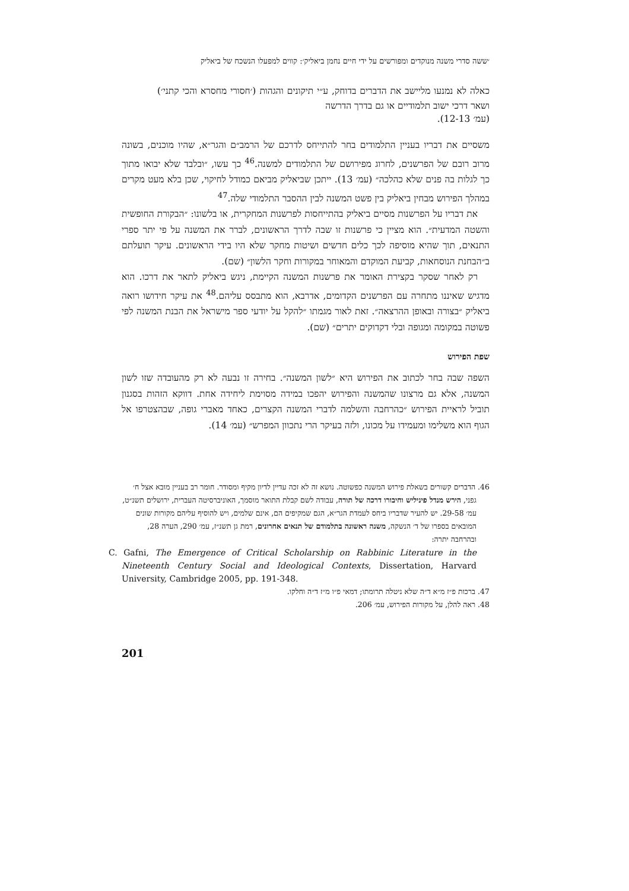׳ששה סדרי משנה מנוקדים ומפורשים על ידי חיים נחמן ביאליק׳: קווים למפעלו הנשכח של ביאליק
כאלה לא נמנעו מליישב את הדברים בדוחק, ע״י תיקונים והגהות (׳חסורי מחסרא והכי קתני׳) ושאר דרכי ישוב תלמודיים או גם בדרך הדרשה
(עמ׳ 12-13).
משסיים את דבריו בעניין התלמודים בחר להתייחס לדרכם של הרמב״ם והגר״א, שהיו מוכנים, בשונה מרוב רובם של הפרשנים, לחרוג מפירושם של התלמודים למשנה.<sup>46</sup> כך עשו, ״ובלבד שלא יבואו מתוך כך לגלות בה פנים שלא כהלכה״ (עמ׳ 13). ייתכן שביאליק מביאם כמודל לחיקוי, שכן בלא מעט מקרים במהלך הפירוש מבחין ביאליק בין פשט המשנה לבין ההסבר התלמודי שלה.<sup>47</sup>
את דבריו על הפרשנות מסיים ביאליק בהתייחסות לפרשנות המחקרית, או בלשונו: ״הבקורת החופשית והשטה המדעית״. הוא מציין כי פרשנות זו שבה לדרך הראשונים, לברר את המשנה על פי יתר ספרי התנאים, תוך שהיא מוסיפה לכך כלים חדשים ושיטות מחקר שלא היו בידי הראשונים. עיקר תועלתם ב״הבחנת הנוסחאות, קביעת המוקדם והמאוחר במקורות וחקר הלשון״ (שם).
רק לאחר שסקר בקצירת האומר את פרשנות המשנה הקיימת, ניגש ביאליק לתאר את דרכו. הוא מדגיש שאיננו מתחרה עם הפרשנים הקדומים, אדרבא, הוא מתבסס עליהם.<sup>48</sup> את עיקר חידושו רואה ביאליק ״בצורה ובאופן ההרצאה״. זאת לאור מגמתו ״להקל על יודעי ספר מישראל את הבנת המשנה לפי פשוטה במקומה ומגופה ובלי דקדוקים יתרים״ (שם).
שפת הפירוש
השפה שבה בחר לכתוב את הפירוש היא ״לשון המשנה״. בחירה זו נבעה לא רק מהעובדה שזו לשון המשנה, אלא גם מרצונו שהמשנה והפירוש יהפכו במידה מסוימת ליחידה אחת. דווקא הזהות בסגנון תוביל לראיית הפירוש ״כהרחבה והשלמה לדברי המשנה הקצרים, כאחד מאברי גופה, שבהצטרפו אל הגוף הוא משלימו ומעמידו על מכונו, ולזה בעיקר הרי נתכוון המפרש״ (עמ׳ 14).
46. הדברים קשורים בשאלת פירוש המשנה כפשוטה. נושא זה לא זכה עדיין לדיון מקיף ומסודר. חומר רב בעניין מובא אצל ח׳ גפני, הירש מנדל פיניליש וחיבורו דרכה של תורה, עבודה לשם קבלת התואר מוסמך, האוניברסיטה העברית, ירושלים תשנ״ט, עמ׳ 29-58. יש להעיר שדבריו ביחס לעמדת הגר״א, הגם שמקיפים הם, אינם שלמים, ויש להוסיף עליהם מקורות שונים המובאים בספרו של ד׳ הנשקה, משנה ראשונה בתלמודם של תנאים אחרונים, רמת גן תשנ״ז, עמ׳ 290, הערה 28, ובהרחבה יתרה:
C. Gafni, The Emergence of Critical Scholarship on Rabbinic Literature in the Nineteenth Century Social and Ideological Contexts, Dissertation, Harvard University, Cambridge 2005, pp. 191-348.
47. ברכות פ״ז מ״א ד״ה שלא ניטלה תרומתו; דמאי פ״ו מ״ז ד״ה וחלקו.
48. ראה להלן, על מקורות הפירוש, עמ׳ 206.
201